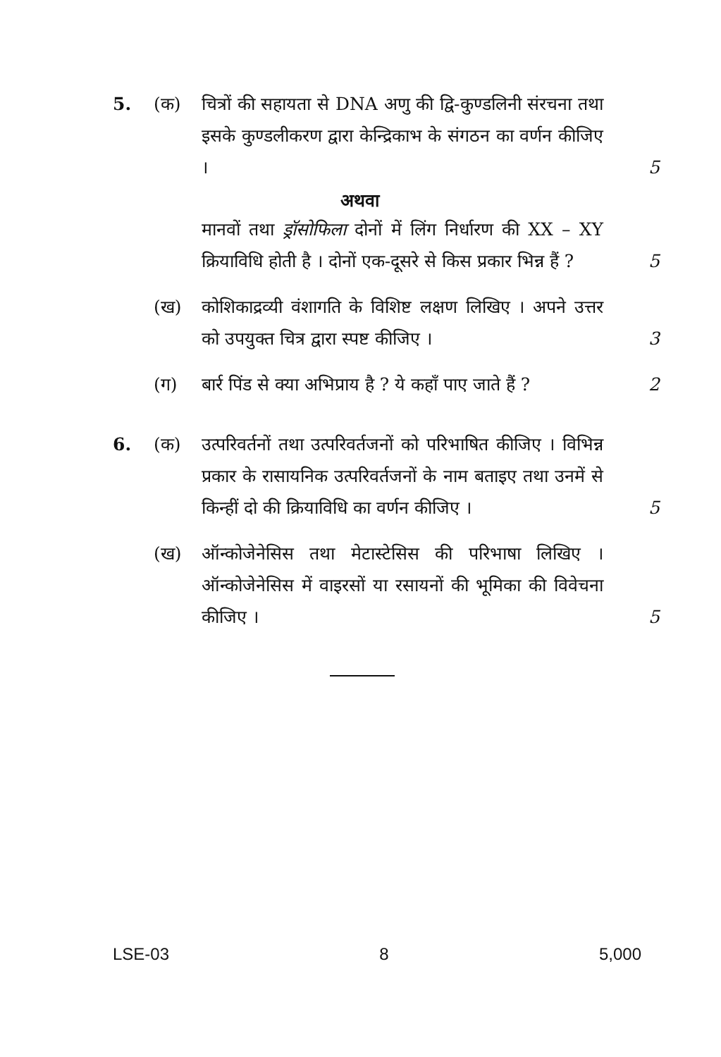5. (क) चित्रों की सहायता से DNA अणु की द्वि-कुण्डलिनी संरचना तथा इसके कुण्डलीकरण द्वारा केन्द्रिकाभ के संगठन का वर्णन कीजिए ।
5
अथवा
मानवों तथा ड्रॉसोफिला दोनों में लिंग निर्धारण की XX – XY क्रियाविधि होती है । दोनों एक-दूसरे से किस प्रकार भिन्न हैं ?
5
(ख) कोशिकाद्रव्यी वंशागति के विशिष्ट लक्षण लिखिए । अपने उत्तर को उपयुक्त चित्र द्वारा स्पष्ट कीजिए ।
3
(ग) बार्र पिंड से क्या अभिप्राय है ? ये कहाँ पाए जाते हैं ?
2
6. (क) उत्परिवर्तनों तथा उत्परिवर्तजनों को परिभाषित कीजिए । विभिन्न प्रकार के रासायनिक उत्परिवर्तजनों के नाम बताइए तथा उनमें से किन्हीं दो की क्रियाविधि का वर्णन कीजिए ।
5
(ख) ऑन्कोजेनेसिस तथा मेटास्टेसिस की परिभाषा लिखिए । ऑन्कोजेनेसिस में वाइरसों या रसायनों की भूमिका की विवेचना कीजिए ।
5
LSE-03 8 5,000